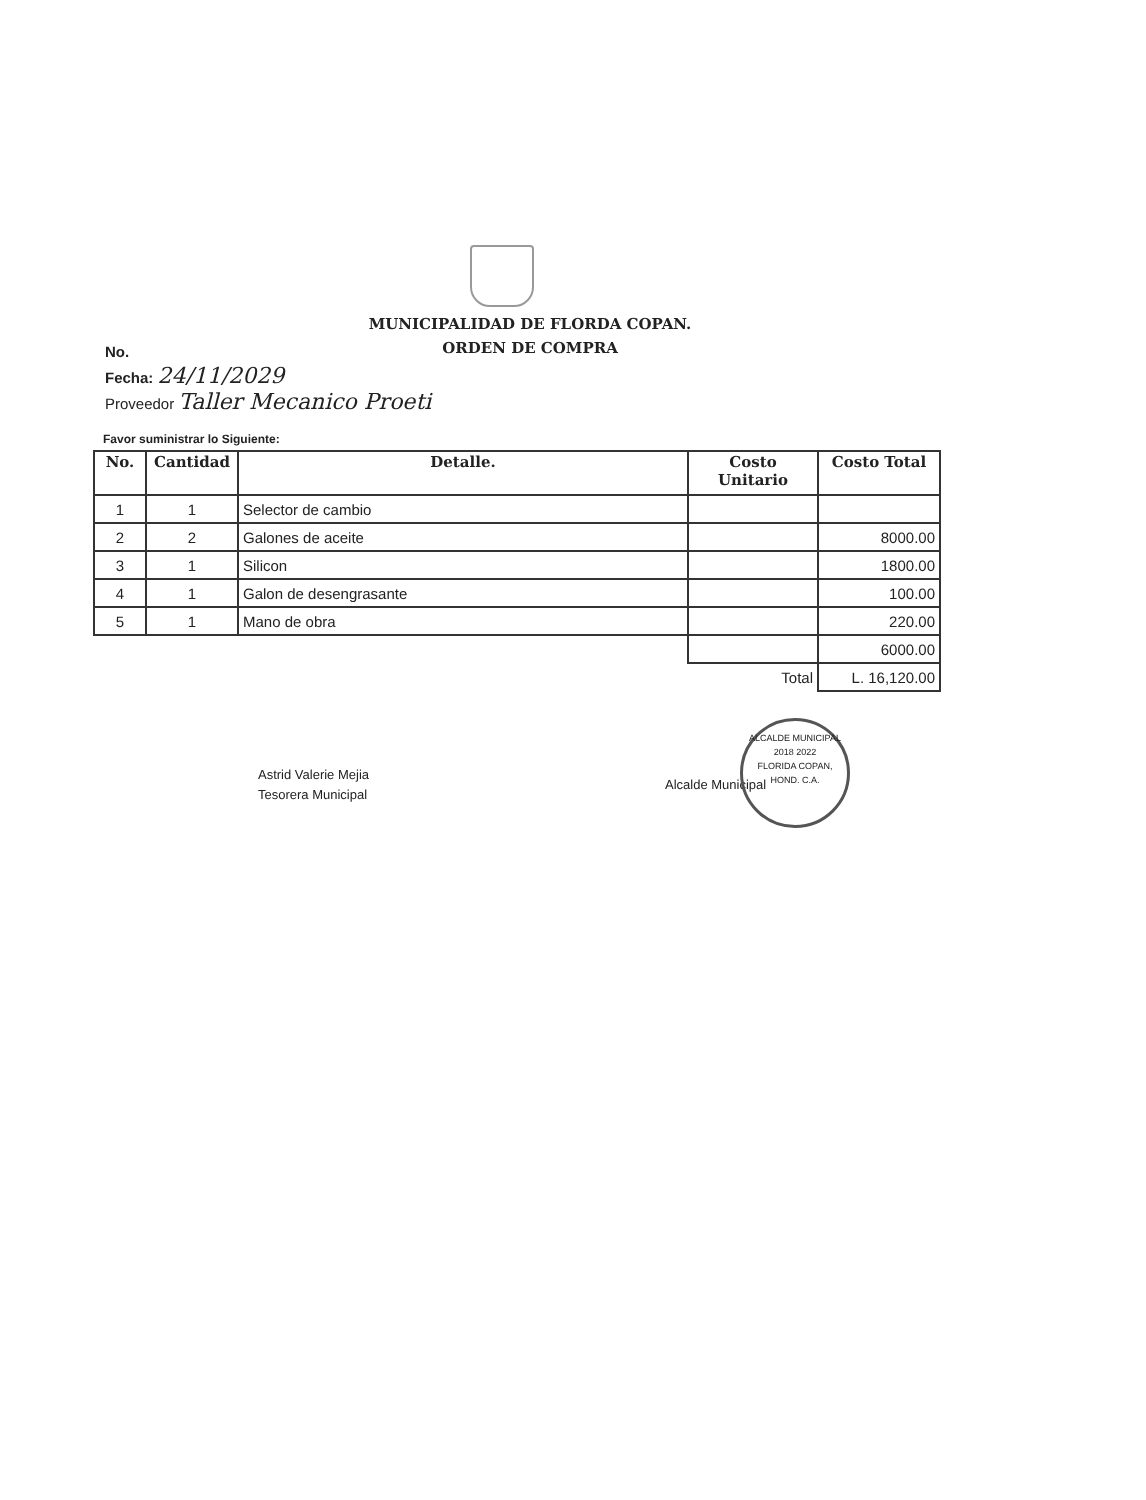MUNICIPALIDAD DE FLORDA COPAN.
ORDEN DE COMPRA
No.
Fecha: 24/11/2029
Proveedor Taller Mecanico Proeti
Favor suministrar lo Siguiente:
| No. | Cantidad | Detalle. | Costo Unitario | Costo Total |
| --- | --- | --- | --- | --- |
| 1 | 1 | Selector de cambio | | |
| 2 | 2 | Galones de aceite | | 8000.00 |
| 3 | 1 | Silicon | | 1800.00 |
| 4 | 1 | Galon de desengrasante | | 100.00 |
| 5 | 1 | Mano de obra | | 220.00 |
| | | | | 6000.00 |
| | | | Total | L. 16,120.00 |
Astrid Valerie Mejia
Tesorera Municipal
Alcalde Municipal
ALCALDE MUNICIPAL
2018 2022
FLORIDA COPAN, HOND. C.A.